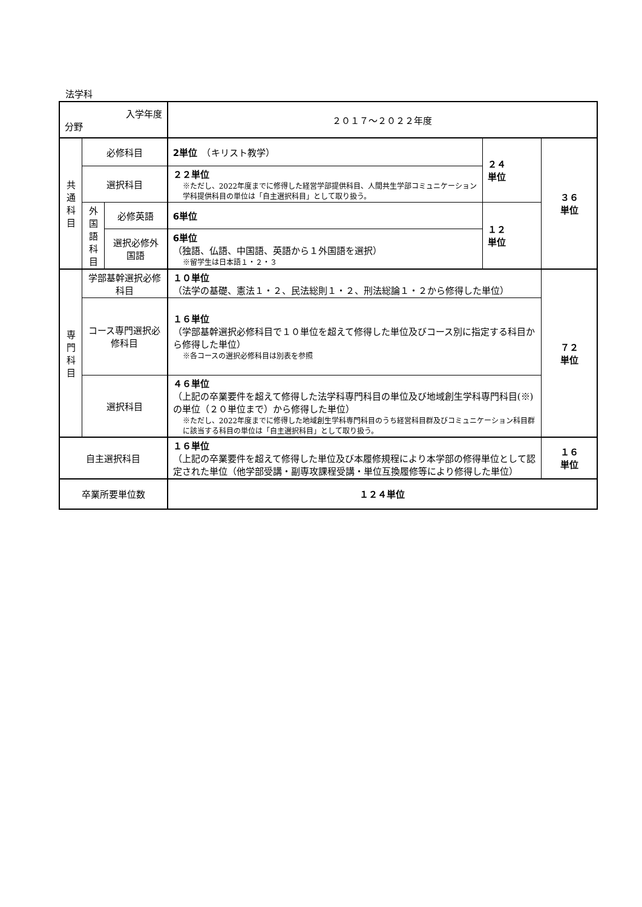法学科
| 入学年度 分野 | | | ２０１７～２０２２年度 | | |
| --- | --- | --- | --- | --- | --- |
| 共 通 科 目 | 必修科目 | | 2単位 （キリスト教学） | ２４ 単位 | ３６ 単位 |
| | 選択科目 | | ２２単位 ※ただし、2022年度までに修得した経営学部提供科目、人間共生学部コミュニケーション学科提供科目の単位は「自主選択科目」として取り扱う。 | | |
| | 外 国 語 科 目 | 必修英語 | 6単位 | １２ 単位 | |
| | | 選択必修外国語 | 6単位 （独語、仏語、中国語、英語から１外国語を選択） ※留学生は日本語１・２・３ | | |
| 専 門 科 目 | 学部基幹選択必修科目 | | １０単位 （法学の基礎、憲法１・２、民法総則１・２、刑法総論１・２から修得した単位） | | ７２ 単位 |
| | コース専門選択必修科目 | | １６単位 （学部基幹選択必修科目で１０単位を超えて修得した単位及びコース別に指定する科目から修得した単位） ※各コースの選択必修科目は別表を参照 | | |
| | 選択科目 | | ４６単位 （上記の卒業要件を超えて修得した法学科専門科目の単位及び地域創生学科専門科目(※)の単位（２０単位まで）から修得した単位） ※ただし、2022年度までに修得した地域創生学科専門科目のうち経営科目群及びコミュニケーション科目群に該当する科目の単位は「自主選択科目」として取り扱う。 | | |
| 自主選択科目 | | | １６単位 （上記の卒業要件を超えて修得した単位及び本履修規程により本学部の修得単位として認定された単位（他学部受講・副専攻課程受講・単位互換履修等により修得した単位） | | １６ 単位 |
| 卒業所要単位数 | | | １２４単位 | | |